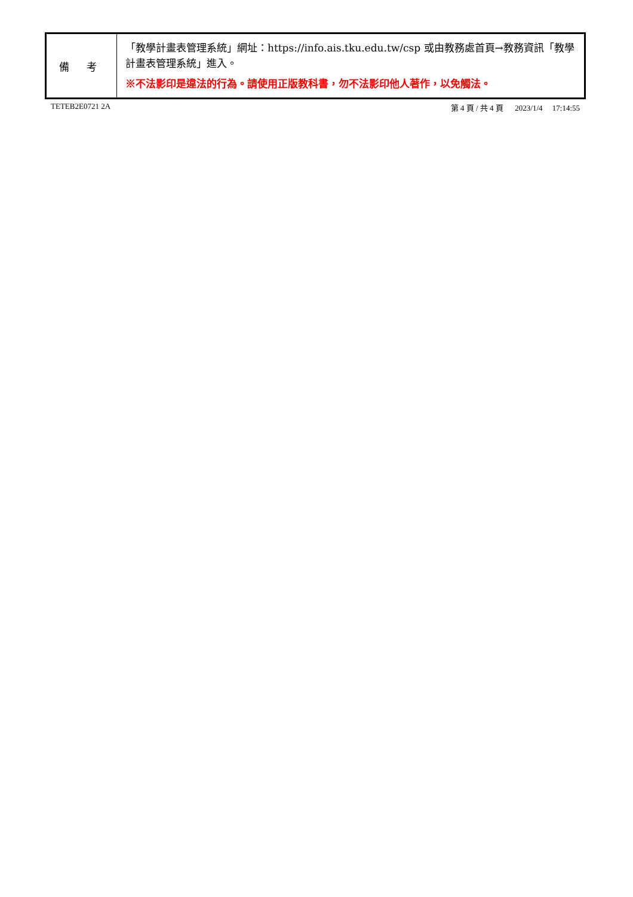| 備 考 | 「教學計畫表管理系統」網址： https://info.ais.tku.edu.tw/csp 或由教務處首頁→教務資訊「教學計畫表管理系統」進入。 ※不法影印是違法的行為。請使用正版教科書，勿不法影印他人著作，以免觸法。 |
TETEB2E0721 2A 第 4 頁 / 共 4 頁 2023/1/4 17:14:55